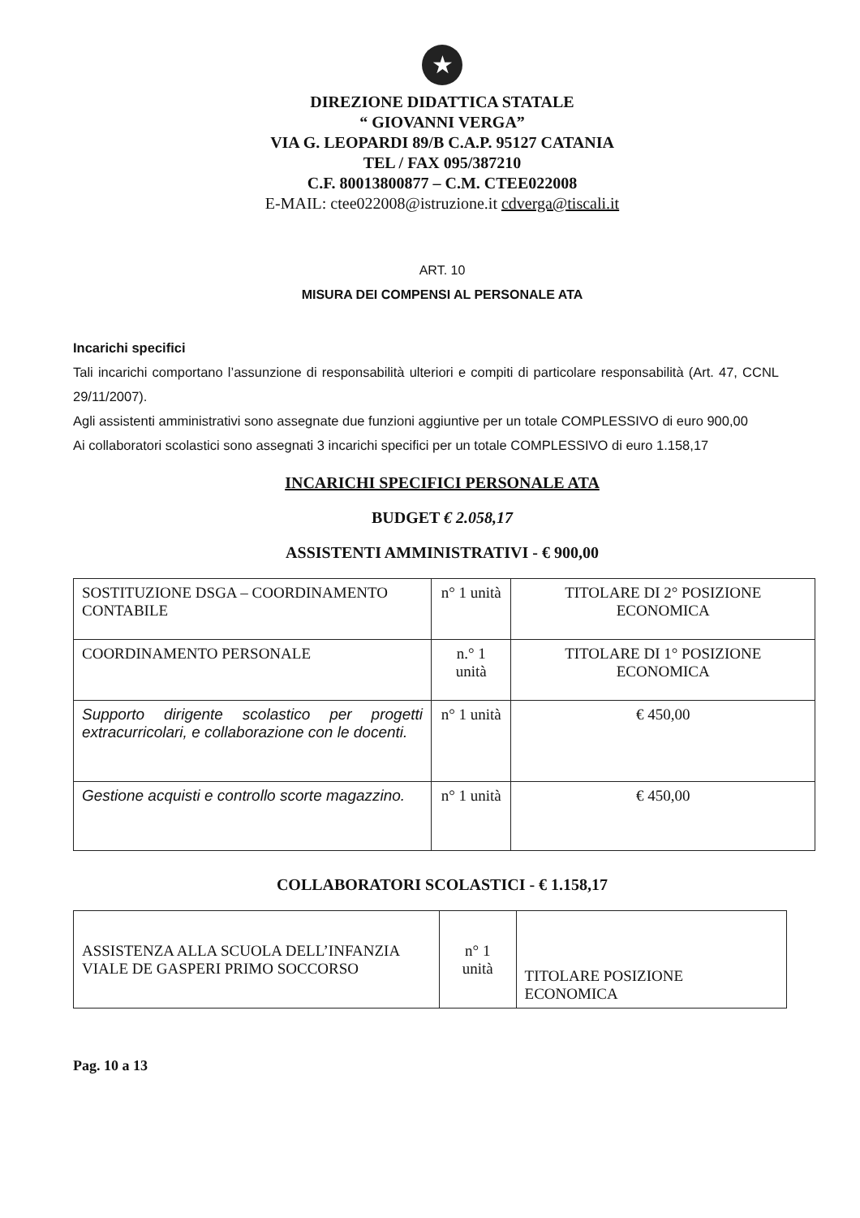★
DIREZIONE DIDATTICA STATALE
“ GIOVANNI VERGA”
VIA G. LEOPARDI 89/B C.A.P. 95127 CATANIA
TEL / FAX 095/387210
C.F. 80013800877 – C.M. CTEE022008
E-MAIL: ctee022008@istruzione.it cdverga@tiscali.it
ART. 10
MISURA DEI COMPENSI AL PERSONALE ATA
Incarichi specifici
Tali incarichi comportano l’assunzione di responsabilità ulteriori e compiti di particolare responsabilità (Art. 47, CCNL 29/11/2007).
Agli assistenti amministrativi sono assegnate due funzioni aggiuntive per un totale COMPLESSIVO di euro 900,00
Ai collaboratori scolastici sono assegnati 3 incarichi specifici per un totale COMPLESSIVO di euro 1.158,17
INCARICHI SPECIFICI PERSONALE ATA
BUDGET € 2.058,17
ASSISTENTI AMMINISTRATIVI - € 900,00
| SOSTITUZIONE DSGA – COORDINAMENTO CONTABILE | n° 1 unità | TITOLARE DI 2° POSIZIONE ECONOMICA |
| COORDINAMENTO PERSONALE | n.° 1 unità | TITOLARE DI 1° POSIZIONE ECONOMICA |
| Supporto dirigente scolastico per progetti extracurricolari, e collaborazione con le docenti. | n° 1 unità | € 450,00 |
| Gestione acquisti e controllo scorte magazzino. | n° 1 unità | € 450,00 |
COLLABORATORI SCOLASTICI - € 1.158,17
| ASSISTENZA ALLA SCUOLA DELL’INFANZIA VIALE DE GASPERI PRIMO SOCCORSO | n° 1 unità | TITOLARE POSIZIONE ECONOMICA |
Pag. 10 a 13